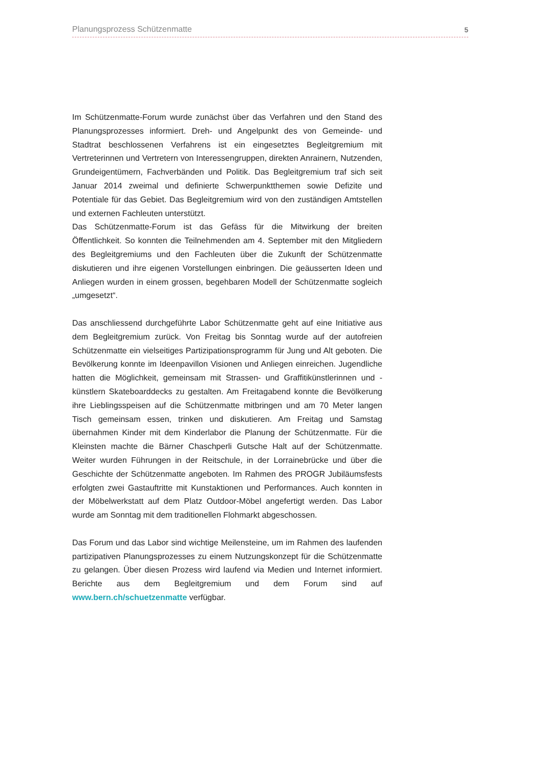Planungsprozess Schützenmatte 5
Im Schützenmatte-Forum wurde zunächst über das Verfahren und den Stand des Planungsprozesses informiert. Dreh- und Angelpunkt des von Gemeinde- und Stadtrat beschlossenen Verfahrens ist ein eingesetztes Begleitgremium mit Vertreterinnen und Vertretern von Interessengruppen, direkten Anrainern, Nutzenden, Grundeigentümern, Fachverbänden und Politik. Das Begleitgremium traf sich seit Januar 2014 zweimal und definierte Schwerpunktthemen sowie Defizite und Potentiale für das Gebiet. Das Begleitgremium wird von den zuständigen Amtstellen und externen Fachleuten unterstützt.
Das Schützenmatte-Forum ist das Gefäss für die Mitwirkung der breiten Öffentlichkeit. So konnten die Teilnehmenden am 4. September mit den Mitgliedern des Begleitgremiums und den Fachleuten über die Zukunft der Schützenmatte diskutieren und ihre eigenen Vorstellungen einbringen. Die geäusserten Ideen und Anliegen wurden in einem grossen, begehbaren Modell der Schützenmatte sogleich „umgesetzt“.
Das anschliessend durchgeführte Labor Schützenmatte geht auf eine Initiative aus dem Begleitgremium zurück. Von Freitag bis Sonntag wurde auf der autofreien Schützenmatte ein vielseitiges Partizipationsprogramm für Jung und Alt geboten. Die Bevölkerung konnte im Ideenpavillon Visionen und Anliegen einreichen. Jugendliche hatten die Möglichkeit, gemeinsam mit Strassen- und Graffitikünstlerinnen und -künstlern Skateboarddecks zu gestalten. Am Freitagabend konnte die Bevölkerung ihre Lieblingsspeisen auf die Schützenmatte mitbringen und am 70 Meter langen Tisch gemeinsam essen, trinken und diskutieren. Am Freitag und Samstag übernahmen Kinder mit dem Kinderlabor die Planung der Schützenmatte. Für die Kleinsten machte die Bärner Chaschperli Gutsche Halt auf der Schützenmatte. Weiter wurden Führungen in der Reitschule, in der Lorrainebrücke und über die Geschichte der Schützenmatte angeboten. Im Rahmen des PROGR Jubiläumsfests erfolgten zwei Gastauftritte mit Kunstaktionen und Performances. Auch konnten in der Möbelwerkstatt auf dem Platz Outdoor-Möbel angefertigt werden. Das Labor wurde am Sonntag mit dem traditionellen Flohmarkt abgeschossen.
Das Forum und das Labor sind wichtige Meilensteine, um im Rahmen des laufenden partizipativen Planungsprozesses zu einem Nutzungskonzept für die Schützenmatte zu gelangen. Über diesen Prozess wird laufend via Medien und Internet informiert. Berichte aus dem Begleitgremium und dem Forum sind auf www.bern.ch/schuetzenmatte verfügbar.